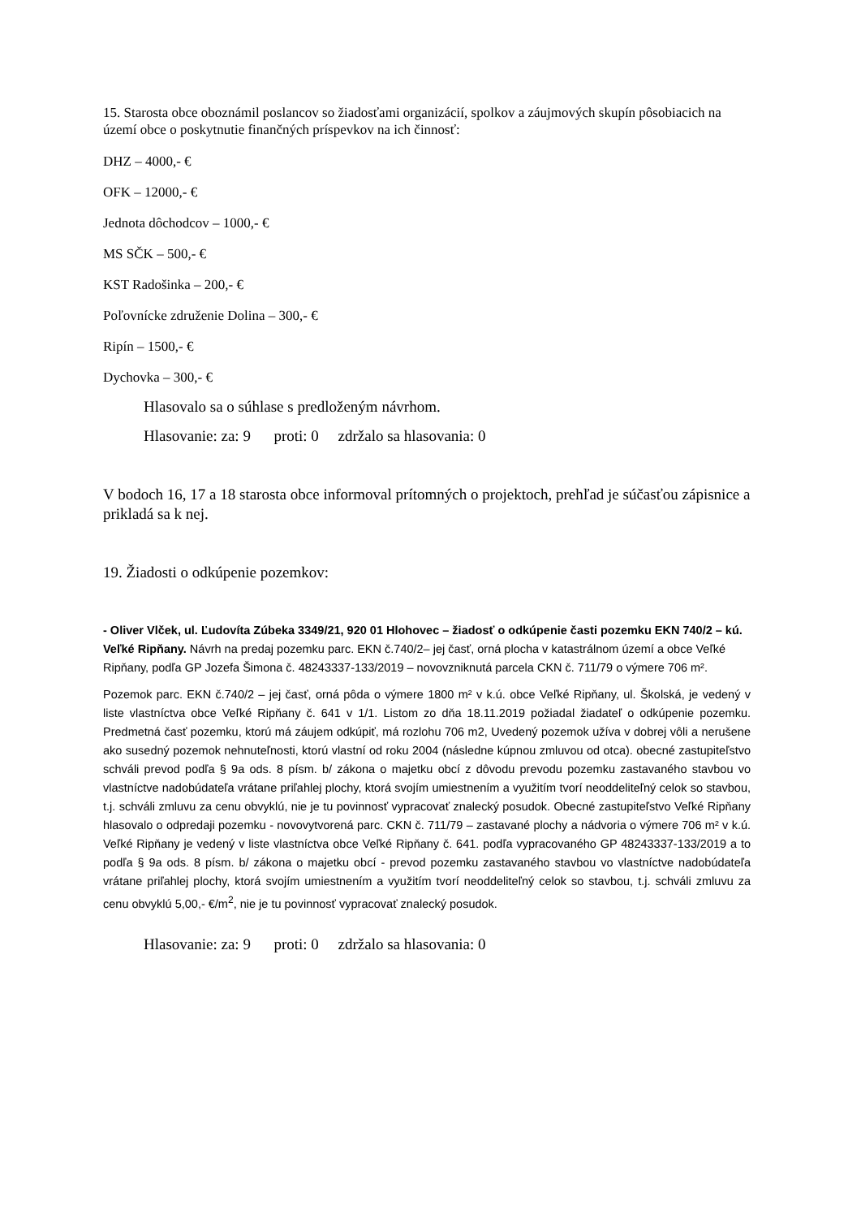15. Starosta obce oboznámil poslancov so žiadosťami organizácií, spolkov a záujmových skupín pôsobiacich na území obce o poskytnutie finančných príspevkov na ich činnosť:
DHZ – 4000,- €
OFK – 12000,- €
Jednota dôchodcov – 1000,- €
MS SČK – 500,- €
KST Radošinka – 200,- €
Poľovnícke združenie Dolina – 300,- €
Ripín – 1500,- €
Dychovka – 300,- €
Hlasovalo sa o súhlase s predloženým návrhom.
Hlasovanie: za: 9 proti: 0 zdržalo sa hlasovania: 0
V bodoch 16, 17 a 18 starosta obce informoval prítomných o projektoch, prehľad je súčasťou zápisnice a prikladá sa k nej.
19. Žiadosti o odkúpenie pozemkov:
- Oliver Vlček, ul. Ľudovíta Zúbeka 3349/21, 920 01 Hlohovec – žiadosť o odkúpenie časti pozemku EKN 740/2 – kú. Veľké Ripňany. Návrh na predaj pozemku parc. EKN č.740/2– jej časť, orná plocha v katastrálnom území a obce Veľké Ripňany, podľa GP Jozefa Šimona č. 48243337-133/2019 – novovzniknutá parcela CKN č. 711/79 o výmere 706 m².
Pozemok parc. EKN č.740/2 – jej časť, orná pôda o výmere 1800 m² v k.ú. obce Veľké Ripňany, ul. Školská, je vedený v liste vlastníctva obce Veľké Ripňany č. 641 v 1/1. Listom zo dňa 18.11.2019 požiadal žiadateľ o odkúpenie pozemku. Predmetná časť pozemku, ktorú má záujem odkúpiť, má rozlohu 706 m2, Uvedený pozemok užíva v dobrej vôli a nerušene ako susedný pozemok nehnuteľnosti, ktorú vlastní od roku 2004 (následne kúpnou zmluvou od otca). obecné zastupiteľstvo schváli prevod podľa § 9a ods. 8 písm. b/ zákona o majetku obcí z dôvodu prevodu pozemku zastavaného stavbou vo vlastníctve nadobúdateľa vrátane priľahlej plochy, ktorá svojím umiestnením a využitím tvorí neoddeliteľný celok so stavbou, t.j. schváli zmluvu za cenu obvyklú, nie je tu povinnosť vypracovať znalecký posudok. Obecné zastupiteľstvo Veľké Ripňany hlasovalo o odpredaji pozemku - novovytvorená parc. CKN č. 711/79 – zastavané plochy a nádvoria o výmere 706 m² v k.ú. Veľké Ripňany je vedený v liste vlastníctva obce Veľké Ripňany č. 641. podľa vypracovaného GP 48243337-133/2019 a to podľa § 9a ods. 8 písm. b/ zákona o majetku obcí - prevod pozemku zastavaného stavbou vo vlastníctve nadobúdateľa vrátane priľahlej plochy, ktorá svojím umiestnením a využitím tvorí neoddeliteľný celok so stavbou, t.j. schváli zmluvu za cenu obvyklú 5,00,- €/m<sup>2</sup>, nie je tu povinnosť vypracovať znalecký posudok.
Hlasovanie: za: 9 proti: 0 zdržalo sa hlasovania: 0